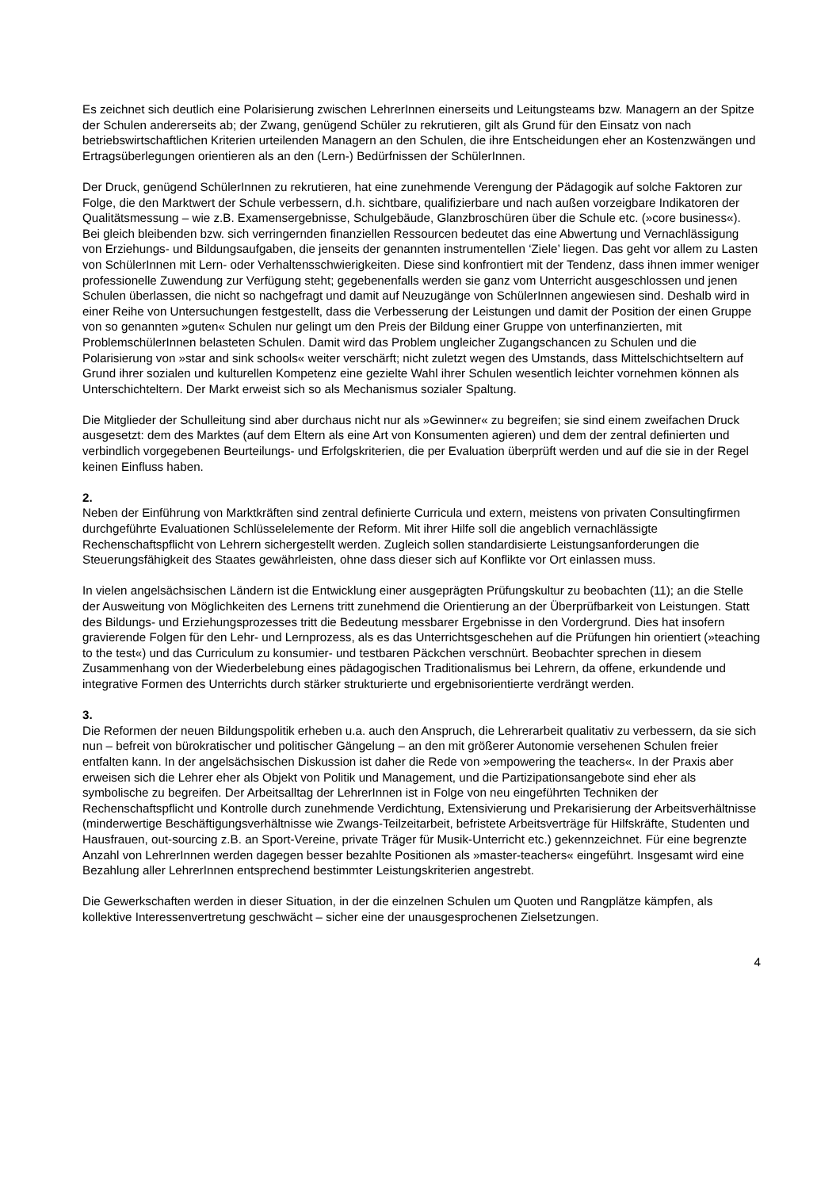Es zeichnet sich deutlich eine Polarisierung zwischen LehrerInnen einerseits und Leitungsteams bzw. Managern an der Spitze der Schulen andererseits ab; der Zwang, genügend Schüler zu rekrutieren, gilt als Grund für den Einsatz von nach betriebswirtschaftlichen Kriterien urteilenden Managern an den Schulen, die ihre Entscheidungen eher an Kostenzwängen und Ertragsüberlegungen orientieren als an den (Lern-) Bedürfnissen der SchülerInnen.
Der Druck, genügend SchülerInnen zu rekrutieren, hat eine zunehmende Verengung der Pädagogik auf solche Faktoren zur Folge, die den Marktwert der Schule verbessern, d.h. sichtbare, qualifizierbare und nach außen vorzeigbare Indikatoren der Qualitätsmessung – wie z.B. Examensergebnisse, Schulgebäude, Glanzbroschüren über die Schule etc. (»core business«). Bei gleich bleibenden bzw. sich verringernden finanziellen Ressourcen bedeutet das eine Abwertung und Vernachlässigung von Erziehungs- und Bildungsaufgaben, die jenseits der genannten instrumentellen ‘Ziele’ liegen. Das geht vor allem zu Lasten von SchülerInnen mit Lern- oder Verhaltensschwierigkeiten. Diese sind konfrontiert mit der Tendenz, dass ihnen immer weniger professionelle Zuwendung zur Verfügung steht; gegebenenfalls werden sie ganz vom Unterricht ausgeschlossen und jenen Schulen überlassen, die nicht so nachgefragt und damit auf Neuzugänge von SchülerInnen angewiesen sind. Deshalb wird in einer Reihe von Untersuchungen festgestellt, dass die Verbesserung der Leistungen und damit der Position der einen Gruppe von so genannten »guten« Schulen nur gelingt um den Preis der Bildung einer Gruppe von unterfinanzierten, mit ProblemschülerInnen belasteten Schulen. Damit wird das Problem ungleicher Zugangschancen zu Schulen und die Polarisierung von »star and sink schools« weiter verschärft; nicht zuletzt wegen des Umstands, dass Mittelschichtseltern auf Grund ihrer sozialen und kulturellen Kompetenz eine gezielte Wahl ihrer Schulen wesentlich leichter vornehmen können als Unterschichteltern. Der Markt erweist sich so als Mechanismus sozialer Spaltung.
Die Mitglieder der Schulleitung sind aber durchaus nicht nur als »Gewinner« zu begreifen; sie sind einem zweifachen Druck ausgesetzt: dem des Marktes (auf dem Eltern als eine Art von Konsumenten agieren) und dem der zentral definierten und verbindlich vorgegebenen Beurteilungs- und Erfolgskriterien, die per Evaluation überprüft werden und auf die sie in der Regel keinen Einfluss haben.
2.
Neben der Einführung von Marktkräften sind zentral definierte Curricula und extern, meistens von privaten Consultingfirmen durchgeführte Evaluationen Schlüsselelemente der Reform. Mit ihrer Hilfe soll die angeblich vernachlässigte Rechenschaftspflicht von Lehrern sichergestellt werden. Zugleich sollen standardisierte Leistungsanforderungen die Steuerungsfähigkeit des Staates gewährleisten, ohne dass dieser sich auf Konflikte vor Ort einlassen muss.
In vielen angelsächsischen Ländern ist die Entwicklung einer ausgeprägten Prüfungskultur zu beobachten (11); an die Stelle der Ausweitung von Möglichkeiten des Lernens tritt zunehmend die Orientierung an der Überprüfbarkeit von Leistungen. Statt des Bildungs- und Erziehungsprozesses tritt die Bedeutung messbarer Ergebnisse in den Vordergrund. Dies hat insofern gravierende Folgen für den Lehr- und Lernprozess, als es das Unterrichtsgeschehen auf die Prüfungen hin orientiert (»teaching to the test«) und das Curriculum zu konsumier- und testbaren Päckchen verschnürt. Beobachter sprechen in diesem Zusammenhang von der Wiederbelebung eines pädagogischen Traditionalismus bei Lehrern, da offene, erkundende und integrative Formen des Unterrichts durch stärker strukturierte und ergebnisorientierte verdrängt werden.
3.
Die Reformen der neuen Bildungspolitik erheben u.a. auch den Anspruch, die Lehrerarbeit qualitativ zu verbessern, da sie sich nun – befreit von bürokratischer und politischer Gängelung – an den mit größerer Autonomie versehenen Schulen freier entfalten kann. In der angelsächsischen Diskussion ist daher die Rede von »empowering the teachers«. In der Praxis aber erweisen sich die Lehrer eher als Objekt von Politik und Management, und die Partizipationsangebote sind eher als symbolische zu begreifen. Der Arbeitsalltag der LehrerInnen ist in Folge von neu eingeführten Techniken der Rechenschaftspflicht und Kontrolle durch zunehmende Verdichtung, Extensivierung und Prekarisierung der Arbeitsverhältnisse (minderwertige Beschäftigungsverhältnisse wie Zwangs-Teilzeitarbeit, befristete Arbeitsverträge für Hilfskräfte, Studenten und Hausfrauen, out-sourcing z.B. an Sport-Vereine, private Träger für Musik-Unterricht etc.) gekennzeichnet. Für eine begrenzte Anzahl von LehrerInnen werden dagegen besser bezahlte Positionen als »master-teachers« eingeführt. Insgesamt wird eine Bezahlung aller LehrerInnen entsprechend bestimmter Leistungskriterien angestrebt.
Die Gewerkschaften werden in dieser Situation, in der die einzelnen Schulen um Quoten und Rangplätze kämpfen, als kollektive Interessenvertretung geschwächt – sicher eine der unausgesprochenen Zielsetzungen.
4